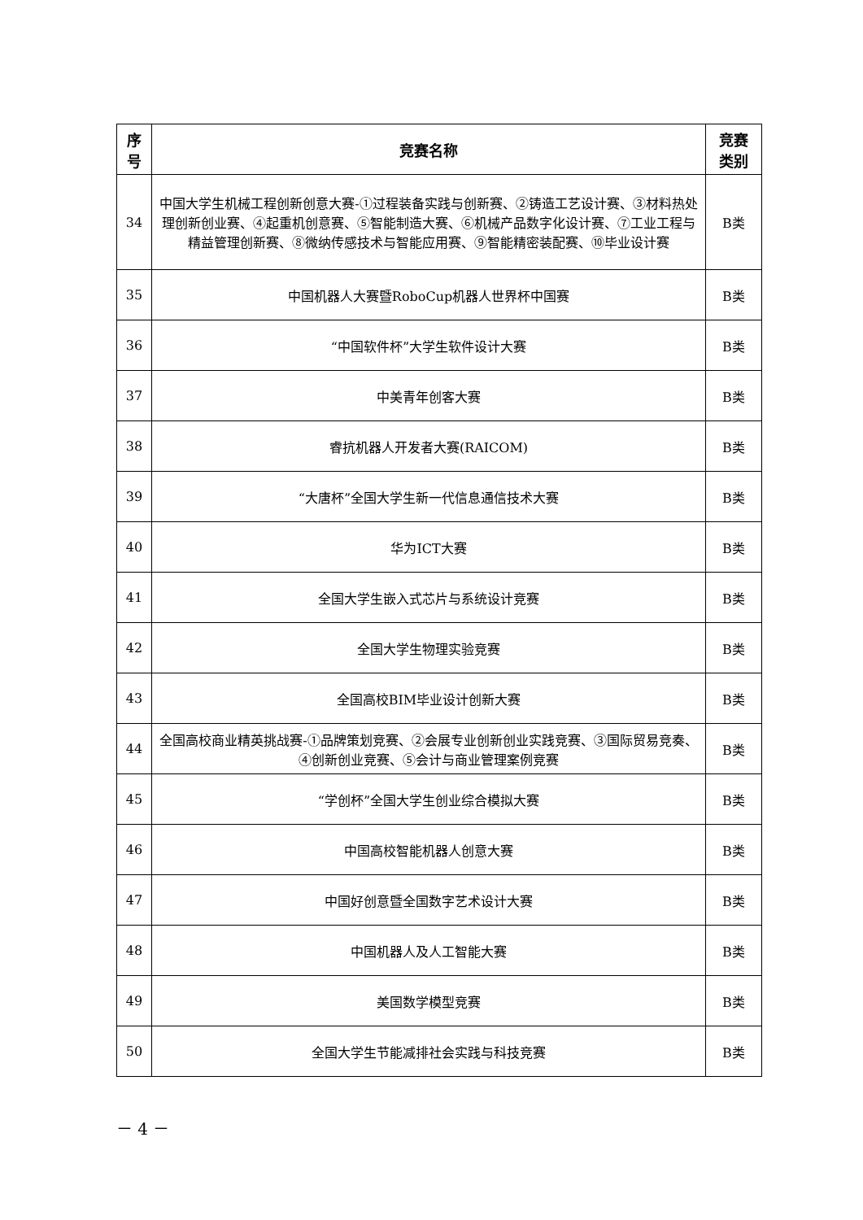| 序 号 | 竞赛名称 | 竞赛 类别 |
| --- | --- | --- |
| 34 | 中国大学生机械工程创新创意大赛-①过程装备实践与创新赛、②铸造工艺设计赛、③材料热处理创新创业赛、④起重机创意赛、⑤智能制造大赛、⑥机械产品数字化设计赛、⑦工业工程与精益管理创新赛、⑧微纳传感技术与智能应用赛、⑨智能精密装配赛、⑩毕业设计赛 | B类 |
| 35 | 中国机器人大赛暨RoboCup机器人世界杯中国赛 | B类 |
| 36 | “中国软件杯”大学生软件设计大赛 | B类 |
| 37 | 中美青年创客大赛 | B类 |
| 38 | 睿抗机器人开发者大赛(RAICOM) | B类 |
| 39 | “大唐杯”全国大学生新一代信息通信技术大赛 | B类 |
| 40 | 华为ICT大赛 | B类 |
| 41 | 全国大学生嵌入式芯片与系统设计竞赛 | B类 |
| 42 | 全国大学生物理实验竞赛 | B类 |
| 43 | 全国高校BIM毕业设计创新大赛 | B类 |
| 44 | 全国高校商业精英挑战赛-①品牌策划竞赛、②会展专业创新创业实践竞赛、③国际贸易竞奏、④创新创业竞赛、⑤会计与商业管理案例竞赛 | B类 |
| 45 | “学创杯”全国大学生创业综合模拟大赛 | B类 |
| 46 | 中国高校智能机器人创意大赛 | B类 |
| 47 | 中国好创意暨全国数字艺术设计大赛 | B类 |
| 48 | 中国机器人及人工智能大赛 | B类 |
| 49 | 美国数学模型竞赛 | B类 |
| 50 | 全国大学生节能减排社会实践与科技竞赛 | B类 |
－ 4 －